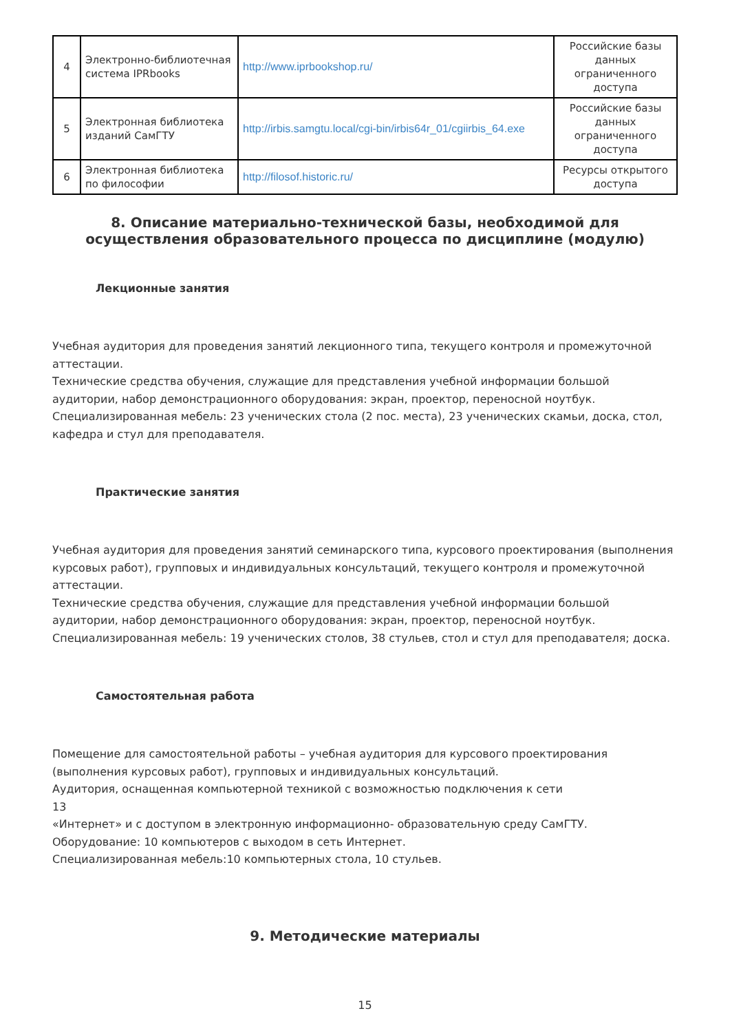| 4 | Электронно-библиотечная система IPRbooks | http://www.iprbookshop.ru/ | Российские базы данных ограниченного доступа |
| 5 | Электронная библиотека изданий СамГТУ | http://irbis.samgtu.local/cgi-bin/irbis64r_01/cgiirbis_64.exe | Российские базы данных ограниченного доступа |
| 6 | Электронная библиотека по философии | http://filosof.historic.ru/ | Ресурсы открытого доступа |
8. Описание материально-технической базы, необходимой для осуществления образовательного процесса по дисциплине (модулю)
Лекционные занятия
Учебная аудитория для проведения занятий лекционного типа, текущего контроля и промежуточной аттестации.
Технические средства обучения, служащие для представления учебной информации большой аудитории, набор демонстрационного оборудования: экран, проектор, переносной ноутбук.
Специализированная мебель: 23 ученических стола (2 пос. места), 23 ученических скамьи, доска, стол, кафедра и стул для преподавателя.
Практические занятия
Учебная аудитория для проведения занятий семинарского типа, курсового проектирования (выполнения курсовых работ), групповых и индивидуальных консультаций, текущего контроля и промежуточной аттестации.
Технические средства обучения, служащие для представления учебной информации большой аудитории, набор демонстрационного оборудования: экран, проектор, переносной ноутбук.
Специализированная мебель: 19 ученических столов, 38 стульев, стол и стул для преподавателя; доска.
Самостоятельная работа
Помещение для самостоятельной работы – учебная аудитория для курсового проектирования (выполнения курсовых работ), групповых и индивидуальных консультаций.
Аудитория, оснащенная компьютерной техникой с возможностью подключения к сети
13
«Интернет» и с доступом в электронную информационно- образовательную среду СамГТУ.
Оборудование: 10 компьютеров с выходом в сеть Интернет.
Специализированная мебель:10 компьютерных стола, 10 стульев.
9. Методические материалы
15